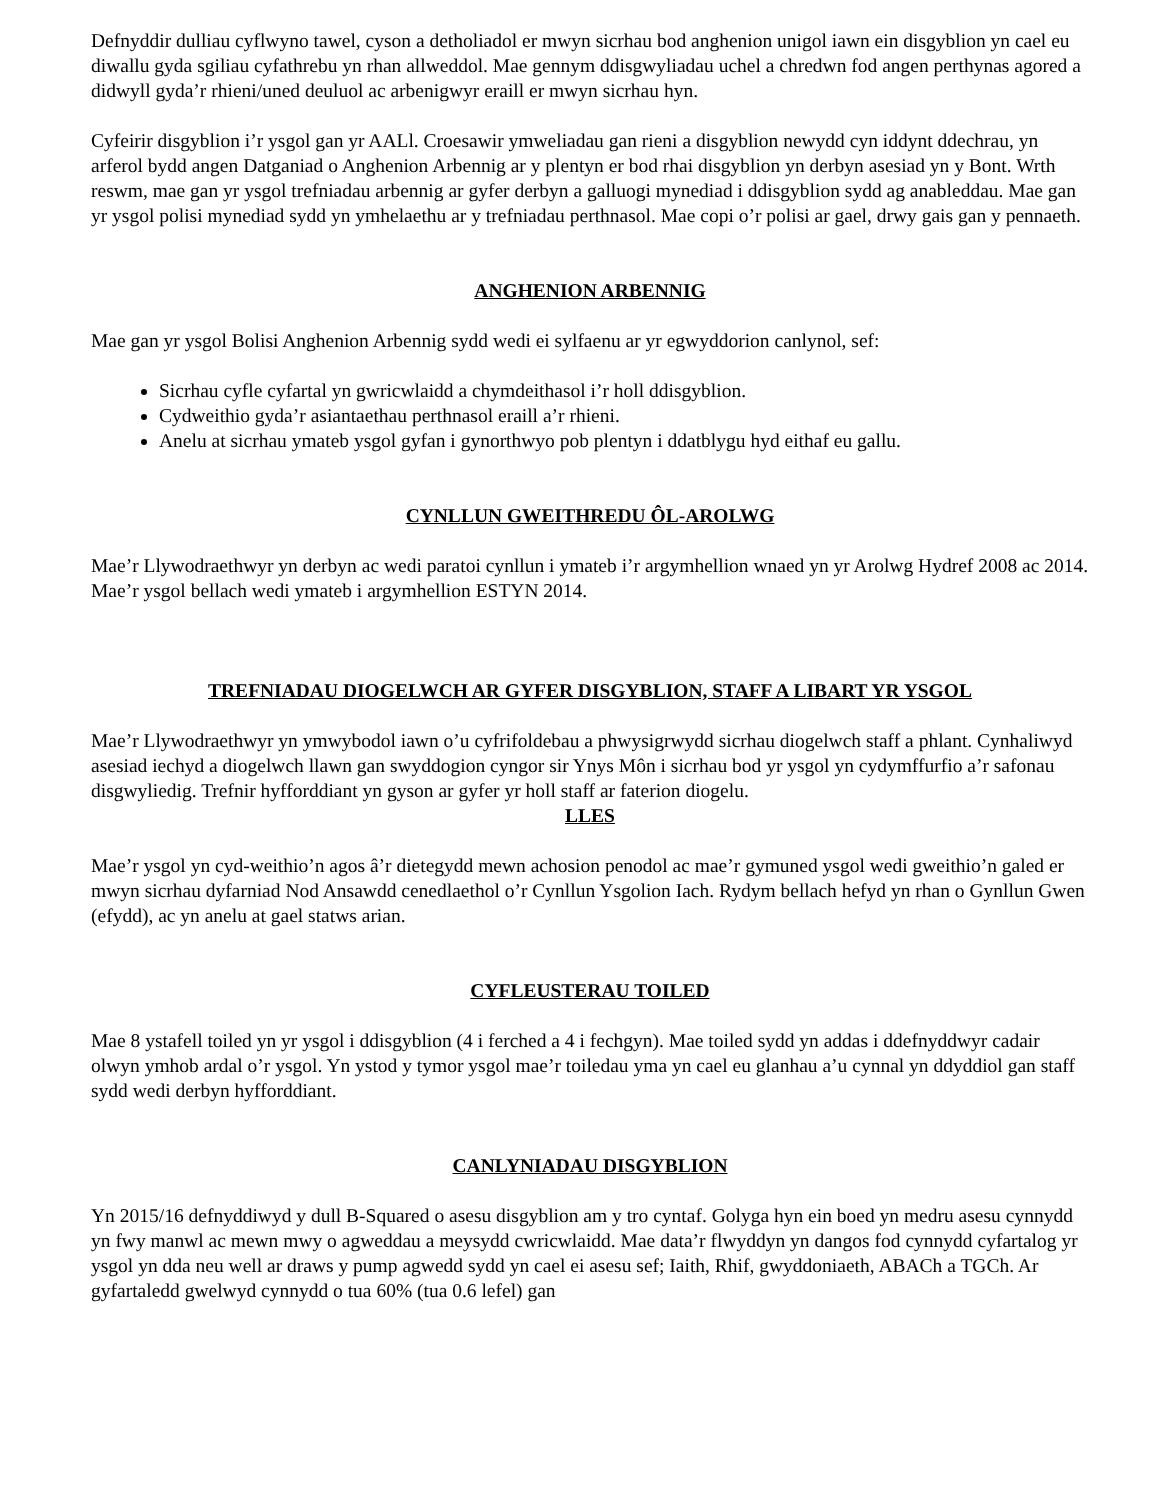Defnyddir dulliau cyflwyno tawel, cyson a detholiadol er mwyn sicrhau bod anghenion unigol iawn ein disgyblion yn cael eu diwallu gyda sgiliau cyfathrebu yn rhan allweddol. Mae gennym ddisgwyliadau uchel a chredwn fod angen perthynas agored a didwyll gyda’r rhieni/uned deuluol ac arbenigwyr eraill er mwyn sicrhau hyn.
Cyfeirir disgyblion i’r ysgol gan yr AALl. Croesawir ymweliadau gan rieni a disgyblion newydd cyn iddynt ddechrau, yn arferol bydd angen Datganiad o Anghenion Arbennig ar y plentyn er bod rhai disgyblion yn derbyn asesiad yn y Bont. Wrth reswm, mae gan yr ysgol trefniadau arbennig ar gyfer derbyn a galluogi mynediad i ddisgyblion sydd ag anableddau. Mae gan yr ysgol polisi mynediad sydd yn ymhelaethu ar y trefniadau perthnasol. Mae copi o’r polisi ar gael, drwy gais gan y pennaeth.
ANGHENION ARBENNIG
Mae gan yr ysgol Bolisi Anghenion Arbennig sydd wedi ei sylfaenu ar yr egwyddorion canlynol, sef:
Sicrhau cyfle cyfartal yn gwricwlaidd a chymdeithasol i’r holl ddisgyblion.
Cydweithio gyda’r asiantaethau perthnasol eraill a’r rhieni.
Anelu at sicrhau ymateb ysgol gyfan i gynorthwyo pob plentyn i ddatblygu hyd eithaf eu gallu.
CYNLLUN GWEITHREDU ÔL-AROLWG
Mae’r Llywodraethwyr yn derbyn ac wedi paratoi cynllun i ymateb i’r argymhellion wnaed yn yr Arolwg Hydref 2008 ac 2014. Mae’r ysgol bellach wedi ymateb i argymhellion ESTYN 2014.
TREFNIADAU DIOGELWCH AR GYFER DISGYBLION, STAFF A LIBART YR YSGOL
Mae’r Llywodraethwyr yn ymwybodol iawn o’u cyfrifoldebau a phwysigrwydd sicrhau diogelwch staff a phlant. Cynhaliwyd asesiad iechyd a diogelwch llawn gan swyddogion cyngor sir Ynys Môn i sicrhau bod yr ysgol yn cydymffurfio a’r safonau disgwyliedig. Trefnir hyfforddiant yn gyson ar gyfer yr holl staff ar faterion diogelu.
LLES
Mae’r ysgol yn cyd-weithio’n agos â’r dietegydd mewn achosion penodol ac mae’r gymuned ysgol wedi gweithio’n galed er mwyn sicrhau dyfarniad Nod Ansawdd cenedlaethol o’r Cynllun Ysgolion Iach. Rydym bellach hefyd yn rhan o Gynllun Gwen (efydd), ac yn anelu at gael statws arian.
CYFLEUSTERAU TOILED
Mae 8 ystafell toiled yn yr ysgol i ddisgyblion (4 i ferched a 4 i fechgyn). Mae toiled sydd yn addas i ddefnyddwyr cadair olwyn ymhob ardal o’r ysgol. Yn ystod y tymor ysgol mae’r toiledau yma yn cael eu glanhau a’u cynnal yn ddyddiol gan staff sydd wedi derbyn hyfforddiant.
CANLYNIADAU DISGYBLION
Yn 2015/16 defnyddiwyd y dull B-Squared o asesu disgyblion am y tro cyntaf. Golyga hyn ein boed yn medru asesu cynnydd yn fwy manwl ac mewn mwy o agweddau a meysydd cwricwlaidd. Mae data’r flwyddyn yn dangos fod cynnydd cyfartalog yr ysgol yn dda neu well ar draws y pump agwedd sydd yn cael ei asesu sef; Iaith, Rhif, gwyddoniaeth, ABACh a TGCh. Ar gyfartaledd gwelwyd cynnydd o tua 60% (tua 0.6 lefel) gan